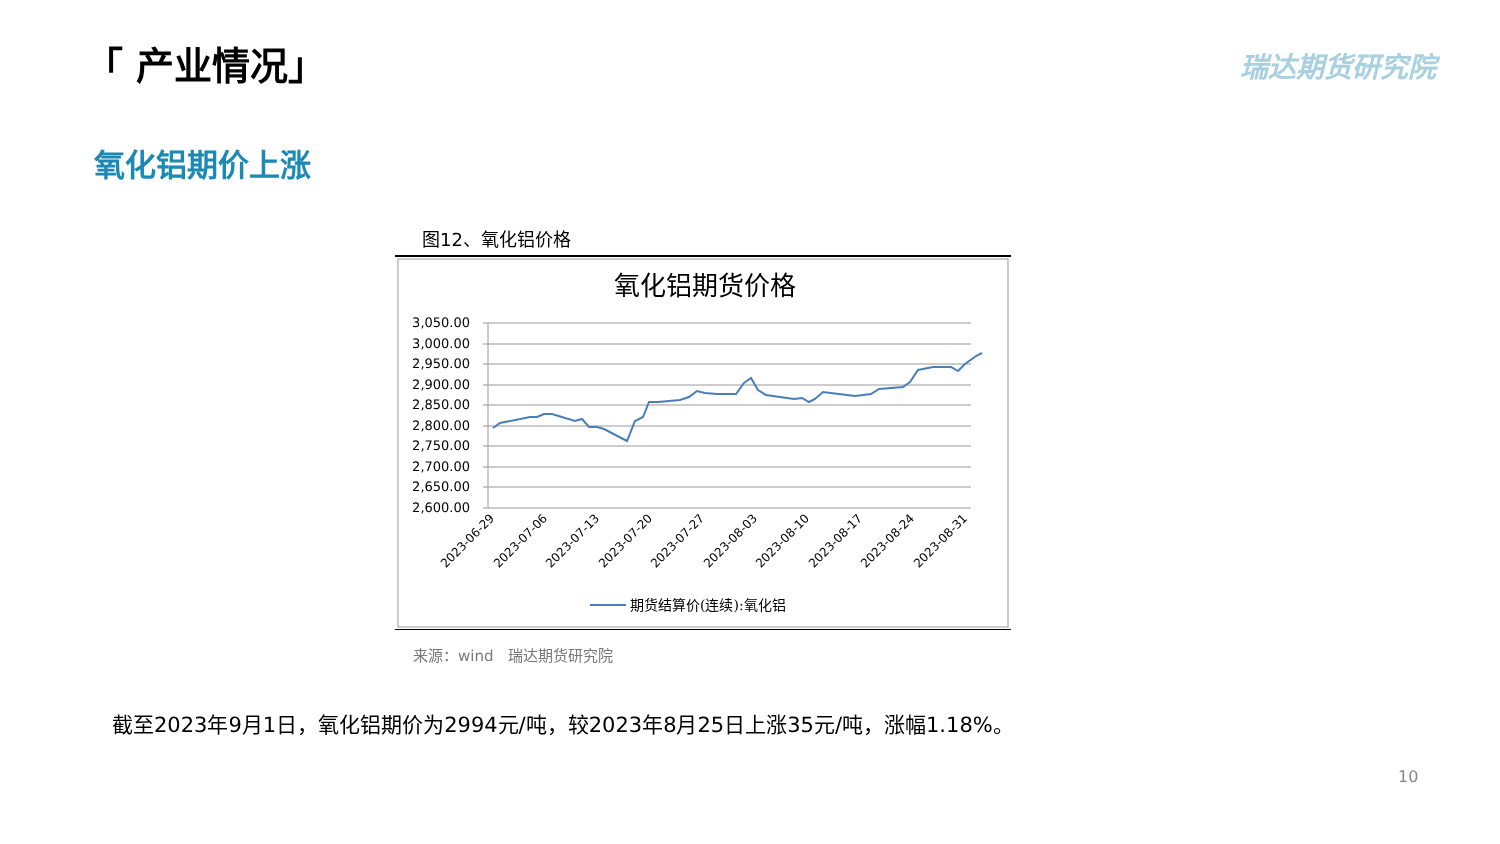「 产业情况」 瑞达期货研究院
氧化铝期价上涨
图12、氧化铝价格
氧化铝期货价格
3,050.00
3,000.00
2,950.00
2,900.00
2,850.00
2,800.00
2,750.00
2,700.00
2,650.00
2,600.00
2023-06-29
2023-07-06
2023-07-13
2023-07-20
2023-07-27
2023-08-03
2023-08-10
2023-08-17
2023-08-24
2023-08-31
期货结算价(连续):氧化铝
来源：wind 瑞达期货研究院
截至2023年9月1日，氧化铝期价为2994元/吨，较2023年8月25日上涨35元/吨，涨幅1.18%。
10